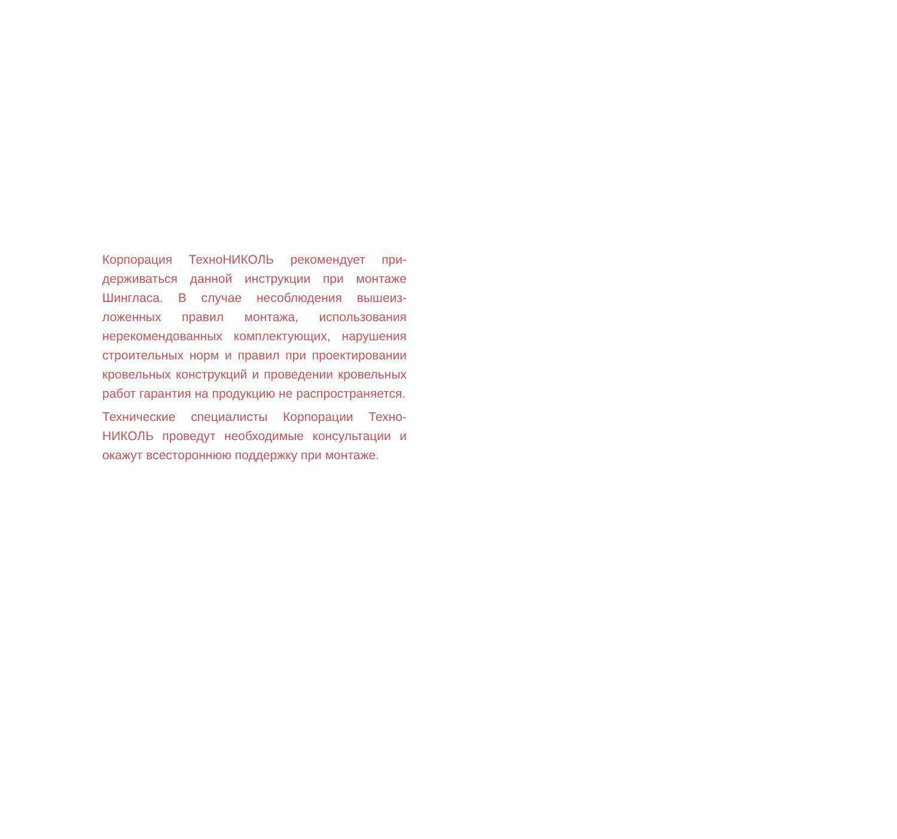Корпорация ТехноНИКОЛЬ рекомендует при­держиваться данной инструкции при монтаже Шингласа. В случае несоблюдения вышеиз­ложенных правил монтажа, использования нерекомендованных комплектующих, нару­шения строительных норм и правил при проектировании кровельных конструкций и проведении кровельных работ гарантия на продукцию не распространяется.
Технические специалисты Корпорации Техно­НИКОЛЬ проведут необходимые консультации и окажут всестороннюю поддержку при монта­же.